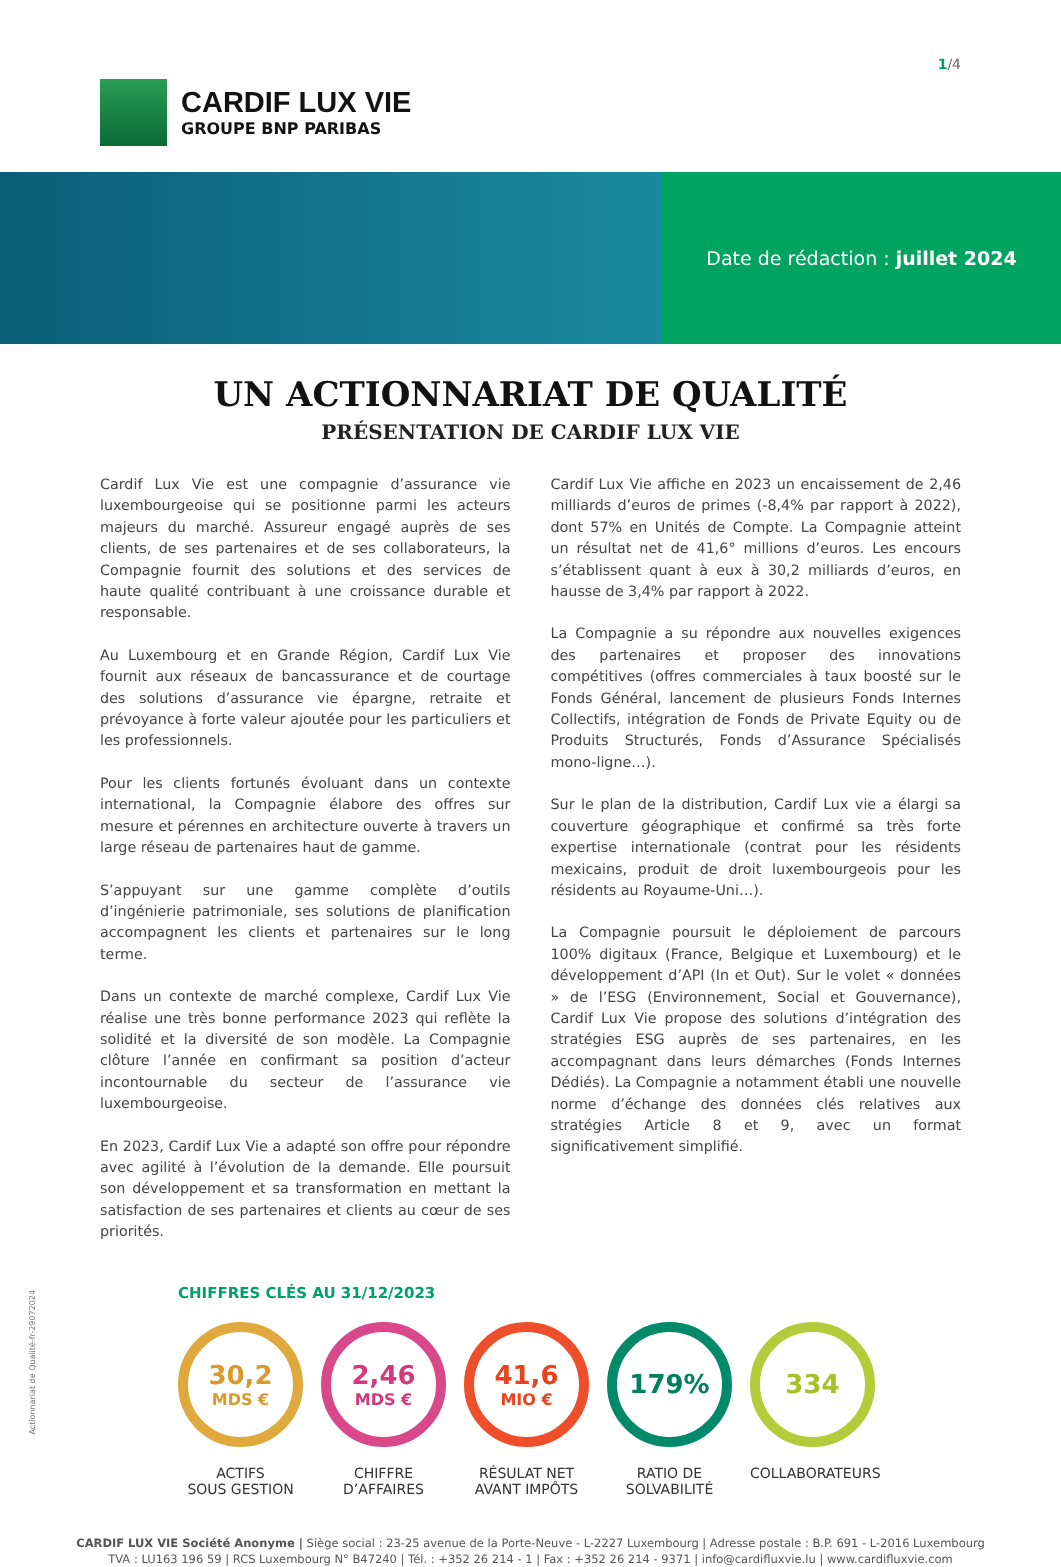CARDIF LUX VIE
GROUPE BNP PARIBAS
1/4
Date de rédaction : juillet 2024
UN ACTIONNARIAT DE QUALITÉ
PRÉSENTATION DE CARDIF LUX VIE
Cardif Lux Vie est une compagnie d’assurance vie luxembourgeoise qui se positionne parmi les acteurs majeurs du marché. Assureur engagé auprès de ses clients, de ses partenaires et de ses collaborateurs, la Compagnie fournit des solutions et des services de haute qualité contribuant à une croissance durable et responsable.
Au Luxembourg et en Grande Région, Cardif Lux Vie fournit aux réseaux de bancassurance et de courtage des solutions d’assurance vie épargne, retraite et prévoyance à forte valeur ajoutée pour les particuliers et les professionnels.
Pour les clients fortunés évoluant dans un contexte international, la Compagnie élabore des offres sur mesure et pérennes en architecture ouverte à travers un large réseau de partenaires haut de gamme.
S’appuyant sur une gamme complète d’outils d’ingénierie patrimoniale, ses solutions de planification accompagnent les clients et partenaires sur le long terme.
Dans un contexte de marché complexe, Cardif Lux Vie réalise une très bonne performance 2023 qui reflète la solidité et la diversité de son modèle. La Compagnie clôture l’année en confirmant sa position d’acteur incontournable du secteur de l’assurance vie luxembourgeoise.
En 2023, Cardif Lux Vie a adapté son offre pour répondre avec agilité à l’évolution de la demande. Elle poursuit son développement et sa transformation en mettant la satisfaction de ses partenaires et clients au cœur de ses priorités.
Cardif Lux Vie affiche en 2023 un encaissement de 2,46 milliards d’euros de primes (-8,4% par rapport à 2022), dont 57% en Unités de Compte. La Compagnie atteint un résultat net de 41,6° millions d’euros. Les encours s’établissent quant à eux à 30,2 milliards d’euros, en hausse de 3,4% par rapport à 2022.
La Compagnie a su répondre aux nouvelles exigences des partenaires et proposer des innovations compétitives (offres commerciales à taux boosté sur le Fonds Général, lancement de plusieurs Fonds Internes Collectifs, intégration de Fonds de Private Equity ou de Produits Structurés, Fonds d’Assurance Spécialisés mono-ligne…).
Sur le plan de la distribution, Cardif Lux vie a élargi sa couverture géographique et confirmé sa très forte expertise internationale (contrat pour les résidents mexicains, produit de droit luxembourgeois pour les résidents au Royaume-Uni…).
La Compagnie poursuit le déploiement de parcours 100% digitaux (France, Belgique et Luxembourg) et le développement d’API (In et Out). Sur le volet « données » de l’ESG (Environnement, Social et Gouvernance), Cardif Lux Vie propose des solutions d’intégration des stratégies ESG auprès de ses partenaires, en les accompagnant dans leurs démarches (Fonds Internes Dédiés). La Compagnie a notamment établi une nouvelle norme d’échange des données clés relatives aux stratégies Article 8 et 9, avec un format significativement simplifié.
CHIFFRES CLÉS AU 31/12/2023
30,2
MDS €
ACTIFS
SOUS GESTION
2,46
MDS €
CHIFFRE
D’AFFAIRES
41,6
MIO €
RÉSULAT NET
AVANT IMPÔTS
179%
RATIO DE
SOLVABILITÉ
334
COLLABORATEURS
Actionnariat de Qualité-fr-29072024
CARDIF LUX VIE Société Anonyme | Siège social : 23-25 avenue de la Porte-Neuve - L-2227 Luxembourg | Adresse postale : B.P. 691 - L-2016 Luxembourg
TVA : LU163 196 59 | RCS Luxembourg N° B47240 | Tél. : +352 26 214 - 1 | Fax : +352 26 214 - 9371 | info@cardifluxvie.lu | www.cardifluxvie.com